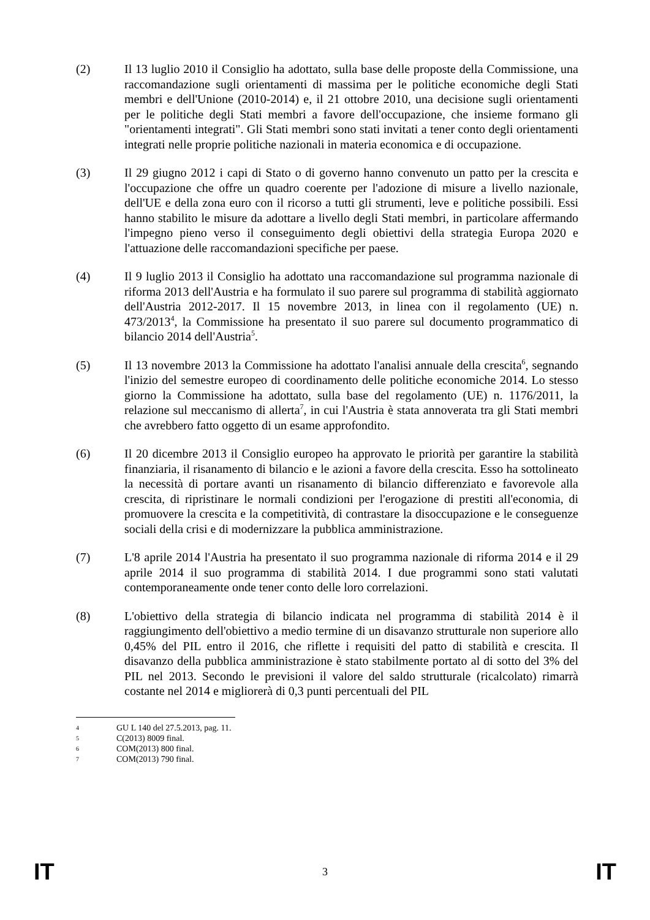(2) Il 13 luglio 2010 il Consiglio ha adottato, sulla base delle proposte della Commissione, una raccomandazione sugli orientamenti di massima per le politiche economiche degli Stati membri e dell'Unione (2010-2014) e, il 21 ottobre 2010, una decisione sugli orientamenti per le politiche degli Stati membri a favore dell'occupazione, che insieme formano gli "orientamenti integrati". Gli Stati membri sono stati invitati a tener conto degli orientamenti integrati nelle proprie politiche nazionali in materia economica e di occupazione.
(3) Il 29 giugno 2012 i capi di Stato o di governo hanno convenuto un patto per la crescita e l'occupazione che offre un quadro coerente per l'adozione di misure a livello nazionale, dell'UE e della zona euro con il ricorso a tutti gli strumenti, leve e politiche possibili. Essi hanno stabilito le misure da adottare a livello degli Stati membri, in particolare affermando l'impegno pieno verso il conseguimento degli obiettivi della strategia Europa 2020 e l'attuazione delle raccomandazioni specifiche per paese.
(4) Il 9 luglio 2013 il Consiglio ha adottato una raccomandazione sul programma nazionale di riforma 2013 dell'Austria e ha formulato il suo parere sul programma di stabilità aggiornato dell'Austria 2012-2017. Il 15 novembre 2013, in linea con il regolamento (UE) n. 473/2013<sup>4</sup>, la Commissione ha presentato il suo parere sul documento programmatico di bilancio 2014 dell'Austria<sup>5</sup>.
(5) Il 13 novembre 2013 la Commissione ha adottato l'analisi annuale della crescita<sup>6</sup>, segnando l'inizio del semestre europeo di coordinamento delle politiche economiche 2014. Lo stesso giorno la Commissione ha adottato, sulla base del regolamento (UE) n. 1176/2011, la relazione sul meccanismo di allerta<sup>7</sup>, in cui l'Austria è stata annoverata tra gli Stati membri che avrebbero fatto oggetto di un esame approfondito.
(6) Il 20 dicembre 2013 il Consiglio europeo ha approvato le priorità per garantire la stabilità finanziaria, il risanamento di bilancio e le azioni a favore della crescita. Esso ha sottolineato la necessità di portare avanti un risanamento di bilancio differenziato e favorevole alla crescita, di ripristinare le normali condizioni per l'erogazione di prestiti all'economia, di promuovere la crescita e la competitività, di contrastare la disoccupazione e le conseguenze sociali della crisi e di modernizzare la pubblica amministrazione.
(7) L'8 aprile 2014 l'Austria ha presentato il suo programma nazionale di riforma 2014 e il 29 aprile 2014 il suo programma di stabilità 2014. I due programmi sono stati valutati contemporaneamente onde tener conto delle loro correlazioni.
(8) L'obiettivo della strategia di bilancio indicata nel programma di stabilità 2014 è il raggiungimento dell'obiettivo a medio termine di un disavanzo strutturale non superiore allo 0,45% del PIL entro il 2016, che riflette i requisiti del patto di stabilità e crescita. Il disavanzo della pubblica amministrazione è stato stabilmente portato al di sotto del 3% del PIL nel 2013. Secondo le previsioni il valore del saldo strutturale (ricalcolato) rimarrà costante nel 2014 e migliorerà di 0,3 punti percentuali del PIL
4 GU L 140 del 27.5.2013, pag. 11.
5 C(2013) 8009 final.
6 COM(2013) 800 final.
7 COM(2013) 790 final.
IT 3 IT